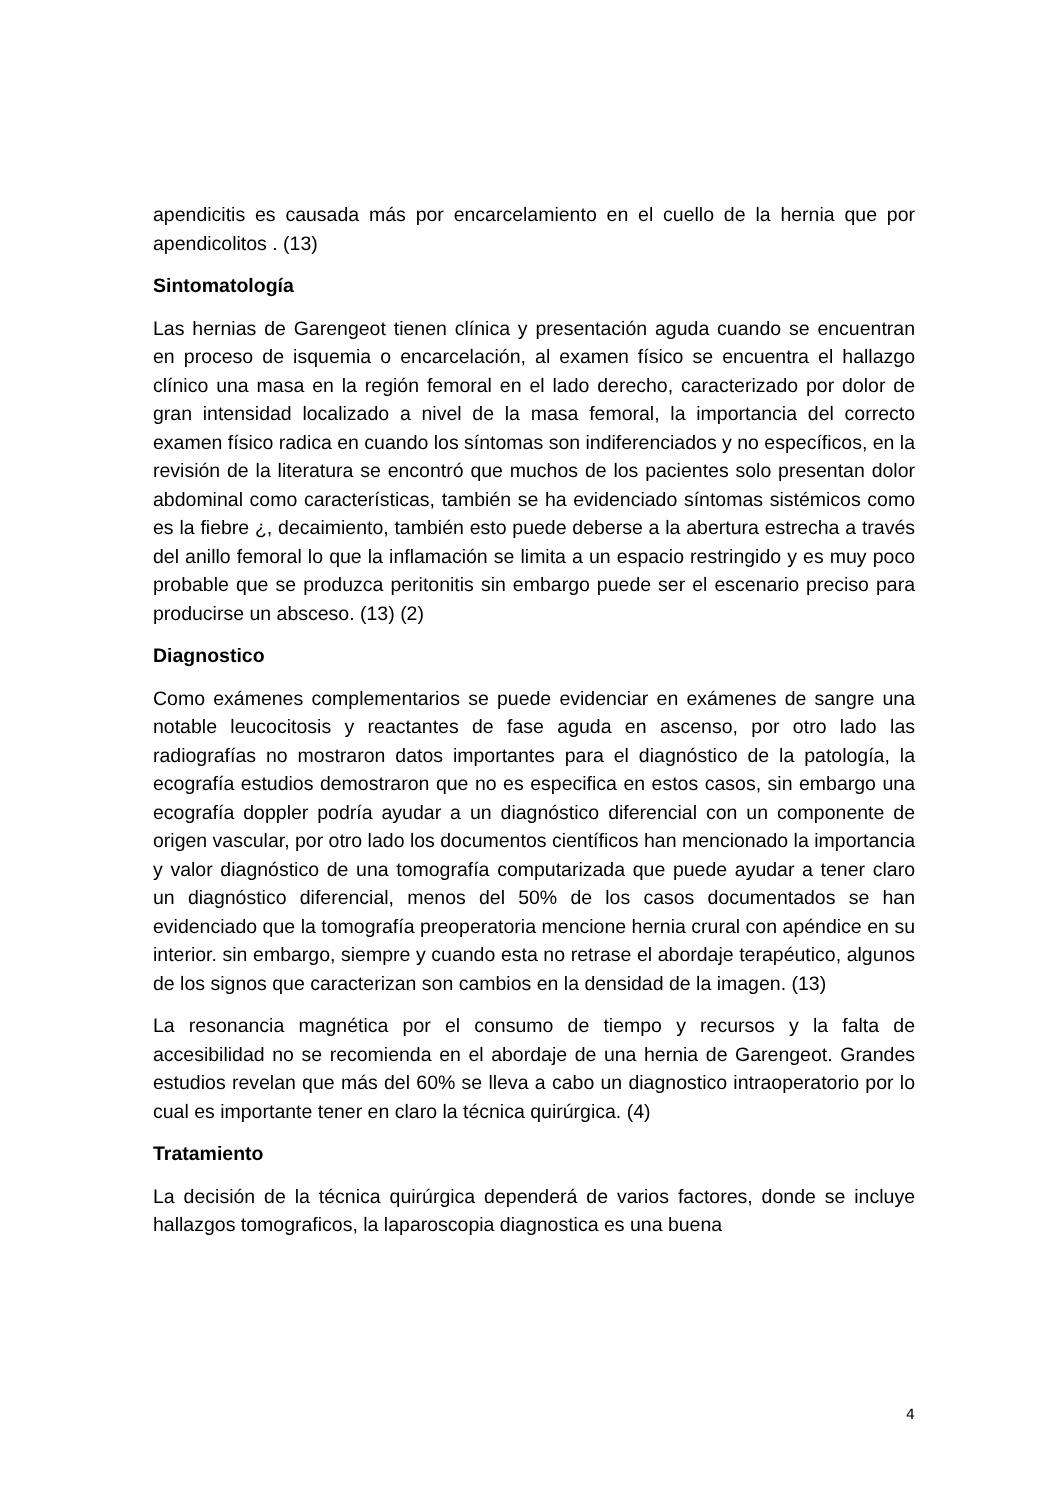apendicitis es causada más por encarcelamiento en el cuello de la hernia que por apendicolitos . (13)
Sintomatología
Las hernias de Garengeot tienen clínica y presentación aguda cuando se encuentran en proceso de isquemia o encarcelación, al examen físico se encuentra el hallazgo clínico una masa en la región femoral en el lado derecho, caracterizado por dolor de gran intensidad localizado a nivel de la masa femoral, la importancia del correcto examen físico radica en cuando los síntomas son indiferenciados y no específicos, en la revisión de la literatura se encontró que muchos de los pacientes solo presentan dolor abdominal como características, también se ha evidenciado síntomas sistémicos como es la fiebre ¿, decaimiento, también esto puede deberse a la abertura estrecha a través del anillo femoral lo que la inflamación se limita a un espacio restringido y es muy poco probable que se produzca peritonitis sin embargo puede ser el escenario preciso para producirse un absceso. (13) (2)
Diagnostico
Como exámenes complementarios se puede evidenciar en exámenes de sangre una notable leucocitosis y reactantes de fase aguda en ascenso, por otro lado las radiografías no mostraron datos importantes para el diagnóstico de la patología, la ecografía estudios demostraron que no es especifica en estos casos, sin embargo una ecografía doppler podría ayudar a un diagnóstico diferencial con un componente de origen vascular, por otro lado los documentos científicos han mencionado la importancia y valor diagnóstico de una tomografía computarizada que puede ayudar a tener claro un diagnóstico diferencial, menos del 50% de los casos documentados se han evidenciado que la tomografía preoperatoria mencione hernia crural con apéndice en su interior. sin embargo, siempre y cuando esta no retrase el abordaje terapéutico, algunos de los signos que caracterizan son cambios en la densidad de la imagen. (13)
La resonancia magnética por el consumo de tiempo y recursos y la falta de accesibilidad no se recomienda en el abordaje de una hernia de Garengeot. Grandes estudios revelan que más del 60% se lleva a cabo un diagnostico intraoperatorio por lo cual es importante tener en claro la técnica quirúrgica. (4)
Tratamiento
La decisión de la técnica quirúrgica dependerá de varios factores, donde se incluye hallazgos tomograficos, la laparoscopia diagnostica es una buena
4